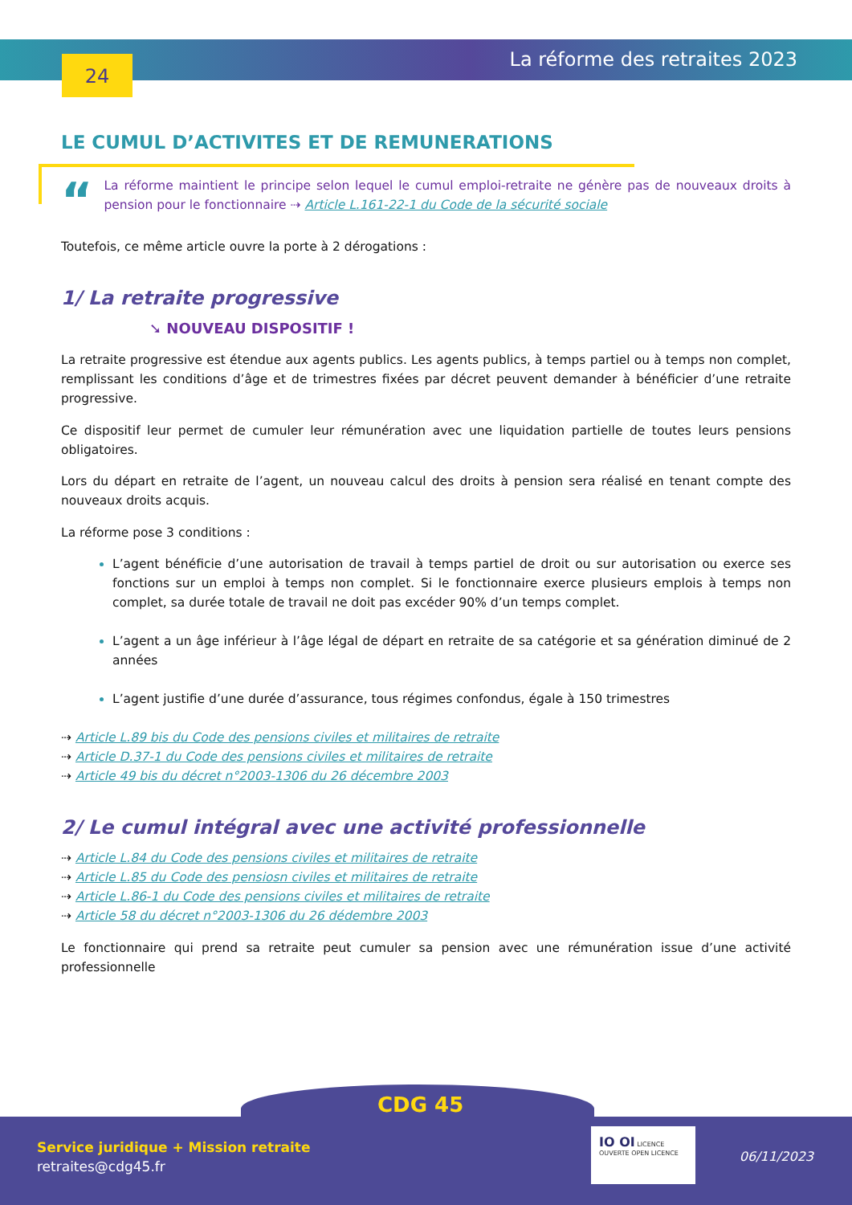24 La réforme des retraites 2023
LE CUMUL D’ACTIVITES ET DE REMUNERATIONS
“
La réforme maintient le principe selon lequel le cumul emploi-retraite ne génère pas de nouveaux droits à pension pour le fonctionnaire ⇢ Article L.161-22-1 du Code de la sécurité sociale
Toutefois, ce même article ouvre la porte à 2 dérogations :
1/ La retraite progressive
➘ NOUVEAU DISPOSITIF !
La retraite progressive est étendue aux agents publics. Les agents publics, à temps partiel ou à temps non complet, remplissant les conditions d’âge et de trimestres fixées par décret peuvent demander à bénéficier d’une retraite progressive.
Ce dispositif leur permet de cumuler leur rémunération avec une liquidation partielle de toutes leurs pensions obligatoires.
Lors du départ en retraite de l’agent, un nouveau calcul des droits à pension sera réalisé en tenant compte des nouveaux droits acquis.
La réforme pose 3 conditions :
L’agent bénéficie d’une autorisation de travail à temps partiel de droit ou sur autorisation ou exerce ses fonctions sur un emploi à temps non complet. Si le fonctionnaire exerce plusieurs emplois à temps non complet, sa durée totale de travail ne doit pas excéder 90% d’un temps complet.
L’agent a un âge inférieur à l’âge légal de départ en retraite de sa catégorie et sa génération diminué de 2 années
L’agent justifie d’une durée d’assurance, tous régimes confondus, égale à 150 trimestres
⇢ Article L.89 bis du Code des pensions civiles et militaires de retraite
⇢ Article D.37-1 du Code des pensions civiles et militaires de retraite
⇢ Article 49 bis du décret n°2003-1306 du 26 décembre 2003
2/ Le cumul intégral avec une activité professionnelle
⇢ Article L.84 du Code des pensions civiles et militaires de retraite
⇢ Article L.85 du Code des pensiosn civiles et militaires de retraite
⇢ Article L.86-1 du Code des pensions civiles et militaires de retraite
⇢ Article 58 du décret n°2003-1306 du 26 dédembre 2003
Le fonctionnaire qui prend sa retraite peut cumuler sa pension avec une rémunération issue d’une activité professionnelle
Service juridique + Mission retraite
retraites@cdg45.fr
CDG 45
IO OI LICENCE OUVERTE OPEN LICENCE
06/11/2023